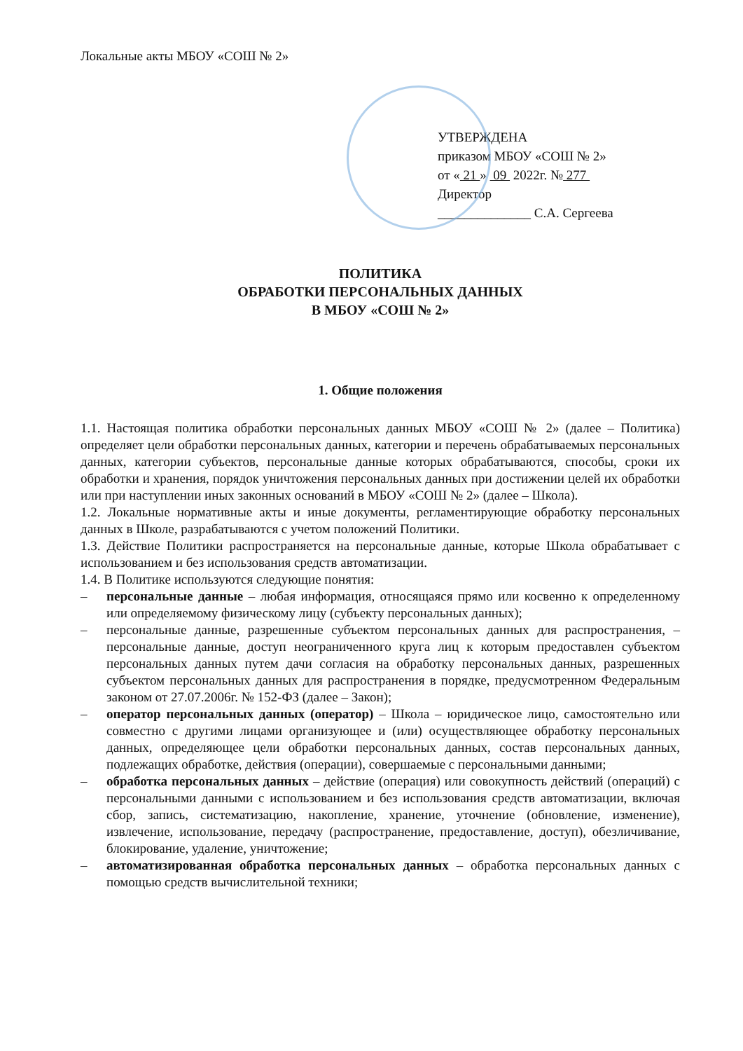Локальные акты МБОУ «СОШ № 2»
УТВЕРЖДЕНА
приказом МБОУ «СОШ № 2»
от « 21 » 09 2022г. № 277
Директор
______________ С.А. Сергеева
ПОЛИТИКА
ОБРАБОТКИ ПЕРСОНАЛЬНЫХ ДАННЫХ
В МБОУ «СОШ № 2»
1. Общие положения
1.1. Настоящая политика обработки персональных данных МБОУ «СОШ № 2» (далее – Политика) определяет цели обработки персональных данных, категории и перечень обрабатываемых персональных данных, категории субъектов, персональные данные которых обрабатываются, способы, сроки их обработки и хранения, порядок уничтожения персональных данных при достижении целей их обработки или при наступлении иных законных оснований в МБОУ «СОШ № 2» (далее – Школа).
1.2. Локальные нормативные акты и иные документы, регламентирующие обработку персональных данных в Школе, разрабатываются с учетом положений Политики.
1.3. Действие Политики распространяется на персональные данные, которые Школа обрабатывает с использованием и без использования средств автоматизации.
1.4. В Политике используются следующие понятия:
– персональные данные – любая информация, относящаяся прямо или косвенно к определенному или определяемому физическому лицу (субъекту персональных данных);
– персональные данные, разрешенные субъектом персональных данных для распространения, – персональные данные, доступ неограниченного круга лиц к которым предоставлен субъектом персональных данных путем дачи согласия на обработку персональных данных, разрешенных субъектом персональных данных для распространения в порядке, предусмотренном Федеральным законом от 27.07.2006г. № 152-ФЗ (далее – Закон);
– оператор персональных данных (оператор) – Школа – юридическое лицо, самостоятельно или совместно с другими лицами организующее и (или) осуществляющее обработку персональных данных, определяющее цели обработки персональных данных, состав персональных данных, подлежащих обработке, действия (операции), совершаемые с персональными данными;
– обработка персональных данных – действие (операция) или совокупность действий (операций) с персональными данными с использованием и без использования средств автоматизации, включая сбор, запись, систематизацию, накопление, хранение, уточнение (обновление, изменение), извлечение, использование, передачу (распространение, предоставление, доступ), обезличивание, блокирование, удаление, уничтожение;
– автоматизированная обработка персональных данных – обработка персональных данных с помощью средств вычислительной техники;